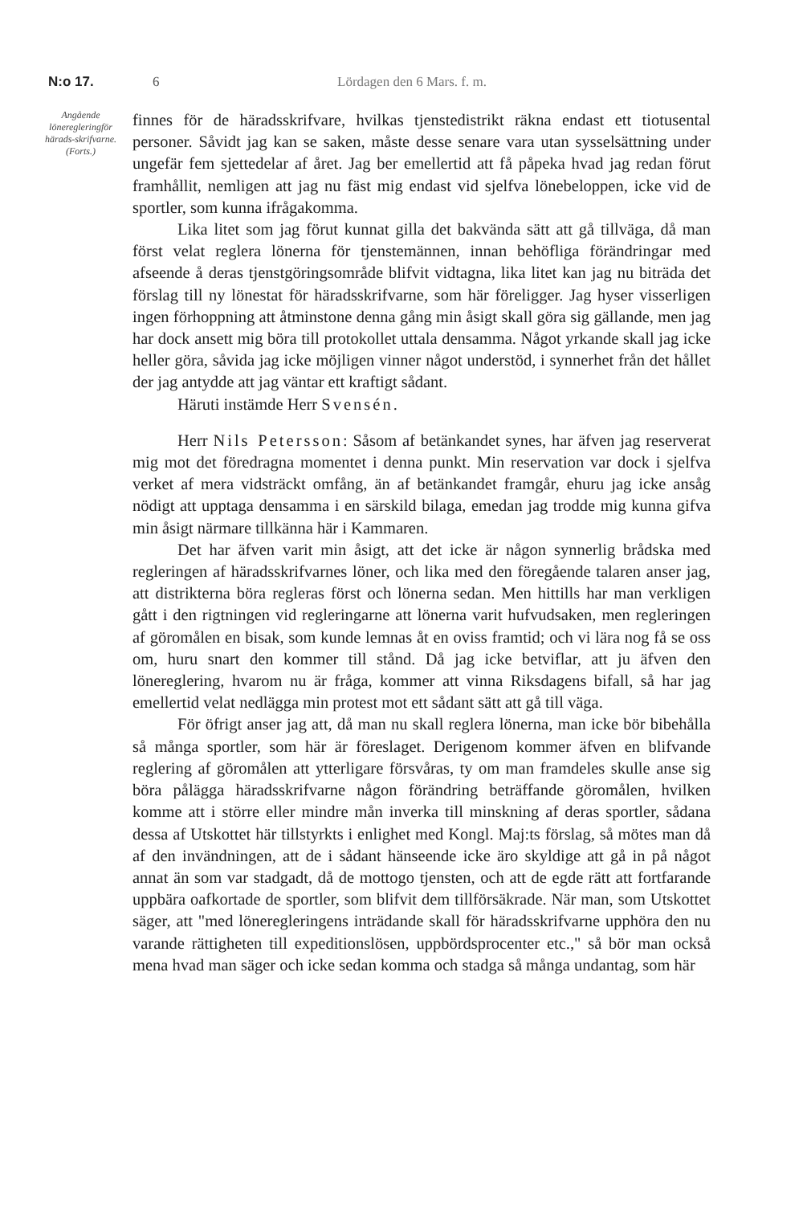N:o 17. 6 Lördagen den 6 Mars. f. m.
Angående löneregleringför härads-skrifvarne.
(Forts.)
finnes för de häradsskrifvare, hvilkas tjenstedistrikt räkna endast ett tiotusental personer. Såvidt jag kan se saken, måste desse senare vara utan sysselsättning under ungefär fem sjettedelar af året. Jag ber emellertid att få påpeka hvad jag redan förut framhållit, nemligen att jag nu fäst mig endast vid sjelfva lönebeloppen, icke vid de sportler, som kunna ifrågakomma.
Lika litet som jag förut kunnat gilla det bakvända sätt att gå tillväga, då man först velat reglera lönerna för tjenstemännen, innan behöfliga förändringar med afseende å deras tjenstgöringsområde blifvit vidtagna, lika litet kan jag nu biträda det förslag till ny lönestat för häradsskrifvarne, som här föreligger. Jag hyser visserligen ingen förhoppning att åtminstone denna gång min åsigt skall göra sig gällande, men jag har dock ansett mig böra till protokollet uttala densamma. Något yrkande skall jag icke heller göra, såvida jag icke möjligen vinner något understöd, i synnerhet från det hållet der jag antydde att jag väntar ett kraftigt sådant.
Häruti instämde Herr Svensén.
Herr Nils Petersson: Såsom af betänkandet synes, har äfven jag reserverat mig mot det föredragna momentet i denna punkt. Min reservation var dock i sjelfva verket af mera vidsträckt omfång, än af betänkandet framgår, ehuru jag icke ansåg nödigt att upptaga densamma i en särskild bilaga, emedan jag trodde mig kunna gifva min åsigt närmare tillkänna här i Kammaren.
Det har äfven varit min åsigt, att det icke är någon synnerlig brådska med regleringen af häradsskrifvarnes löner, och lika med den föregående talaren anser jag, att distrikterna böra regleras först och lönerna sedan. Men hittills har man verkligen gått i den rigtningen vid regleringarne att lönerna varit hufvudsaken, men regleringen af göromålen en bisak, som kunde lemnas åt en oviss framtid; och vi lära nog få se oss om, huru snart den kommer till stånd. Då jag icke betviflar, att ju äfven den lönereglering, hvarom nu är fråga, kommer att vinna Riksdagens bifall, så har jag emellertid velat nedlägga min protest mot ett sådant sätt att gå till väga.
För öfrigt anser jag att, då man nu skall reglera lönerna, man icke bör bibehålla så många sportler, som här är föreslaget. Derigenom kommer äfven en blifvande reglering af göromålen att ytterligare försvåras, ty om man framdeles skulle anse sig böra pålägga häradsskrifvarne någon förändring beträffande göromålen, hvilken komme att i större eller mindre mån inverka till minskning af deras sportler, sådana dessa af Utskottet här tillstyrkts i enlighet med Kongl. Maj:ts förslag, så mötes man då af den invändningen, att de i sådant hänseende icke äro skyldige att gå in på något annat än som var stadgadt, då de mottogo tjensten, och att de egde rätt att fortfarande uppbära oafkortade de sportler, som blifvit dem tillförsäkrade. När man, som Utskottet säger, att "med löneregleringens inträdande skall för häradsskrifvarne upphöra den nu varande rättigheten till expeditionslösen, uppbördsprocenter etc.," så bör man också mena hvad man säger och icke sedan komma och stadga så många undantag, som här